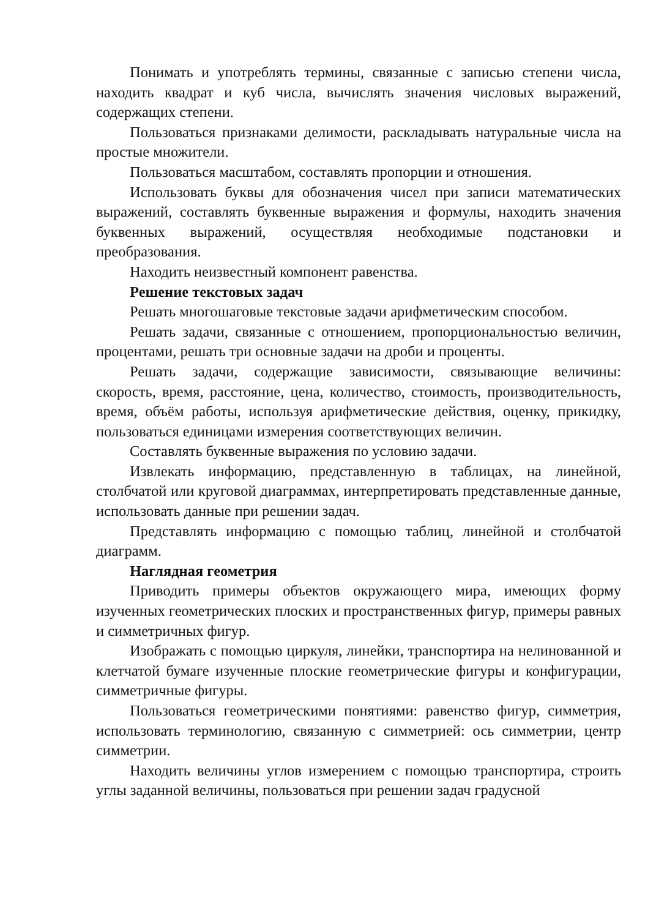Понимать и употреблять термины, связанные с записью степени числа, находить квадрат и куб числа, вычислять значения числовых выражений, содержащих степени.
Пользоваться признаками делимости, раскладывать натуральные числа на простые множители.
Пользоваться масштабом, составлять пропорции и отношения.
Использовать буквы для обозначения чисел при записи математических выражений, составлять буквенные выражения и формулы, находить значения буквенных выражений, осуществляя необходимые подстановки и преобразования.
Находить неизвестный компонент равенства.
Решение текстовых задач
Решать многошаговые текстовые задачи арифметическим способом.
Решать задачи, связанные с отношением, пропорциональностью величин, процентами, решать три основные задачи на дроби и проценты.
Решать задачи, содержащие зависимости, связывающие величины: скорость, время, расстояние, цена, количество, стоимость, производительность, время, объём работы, используя арифметические действия, оценку, прикидку, пользоваться единицами измерения соответствующих величин.
Составлять буквенные выражения по условию задачи.
Извлекать информацию, представленную в таблицах, на линейной, столбчатой или круговой диаграммах, интерпретировать представленные данные, использовать данные при решении задач.
Представлять информацию с помощью таблиц, линейной и столбчатой диаграмм.
Наглядная геометрия
Приводить примеры объектов окружающего мира, имеющих форму изученных геометрических плоских и пространственных фигур, примеры равных и симметричных фигур.
Изображать с помощью циркуля, линейки, транспортира на нелинованной и клетчатой бумаге изученные плоские геометрические фигуры и конфигурации, симметричные фигуры.
Пользоваться геометрическими понятиями: равенство фигур, симметрия, использовать терминологию, связанную с симметрией: ось симметрии, центр симметрии.
Находить величины углов измерением с помощью транспортира, строить углы заданной величины, пользоваться при решении задач градусной